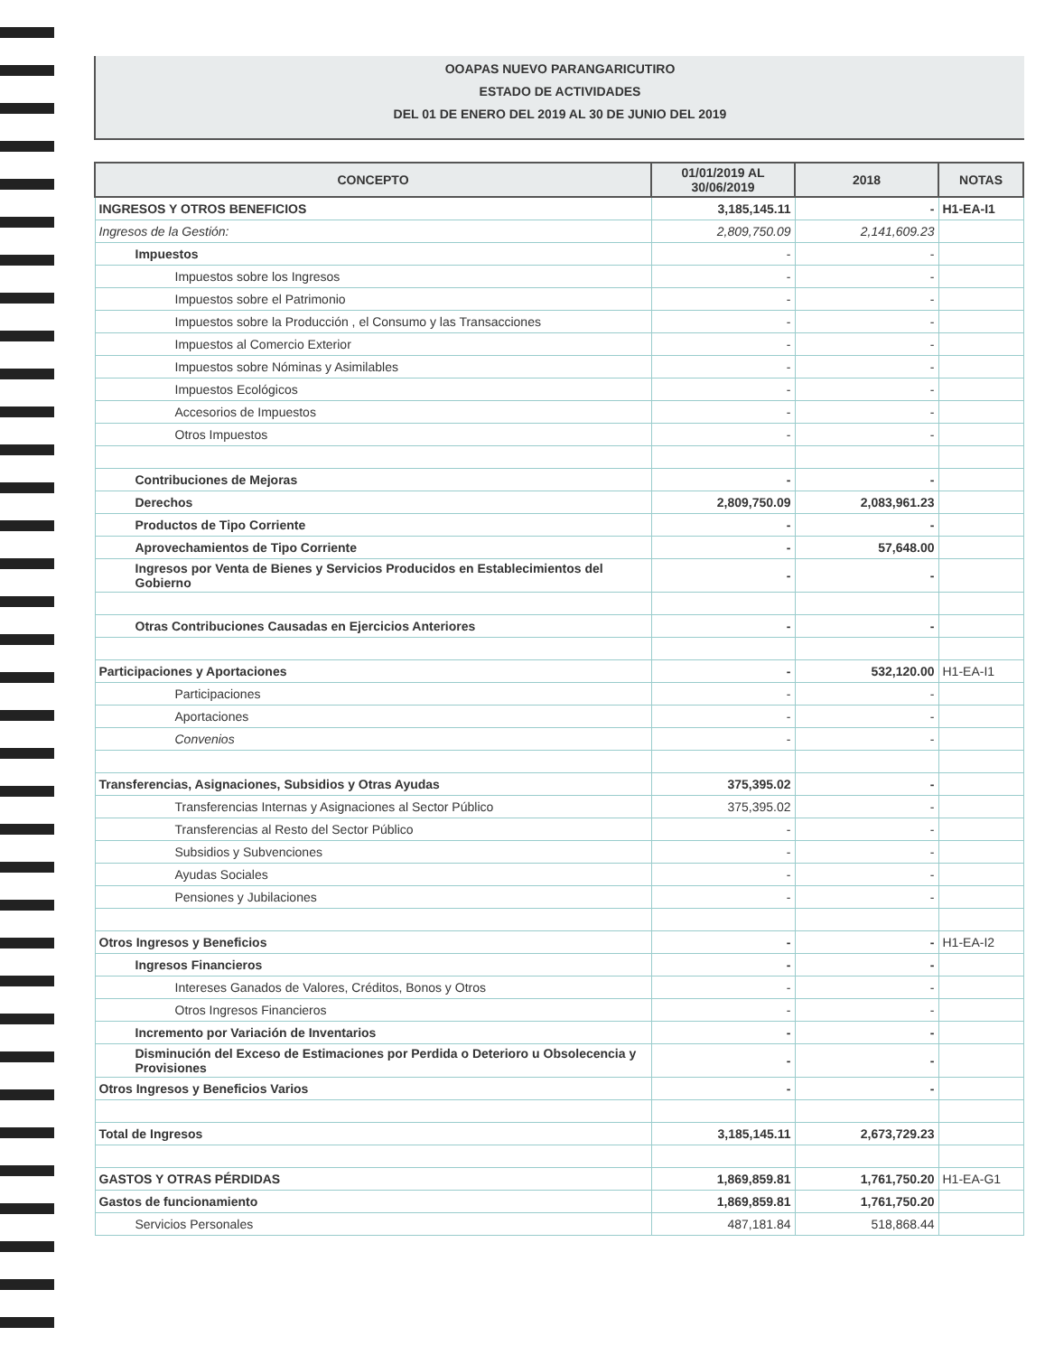OOAPAS NUEVO PARANGARICUTIRO
ESTADO DE ACTIVIDADES
DEL 01 DE ENERO DEL 2019 AL 30 DE JUNIO DEL 2019
| CONCEPTO | 01/01/2019 AL 30/06/2019 | 2018 | NOTAS |
| --- | --- | --- | --- |
| INGRESOS Y OTROS BENEFICIOS | 3,185,145.11 | - | H1-EA-I1 |
| Ingresos de la Gestión: | 2,809,750.09 | 2,141,609.23 | |
| Impuestos | - | - | |
| Impuestos sobre los Ingresos | - | - | |
| Impuestos sobre el Patrimonio | - | - | |
| Impuestos sobre la Producción , el Consumo y las Transacciones | - | - | |
| Impuestos al Comercio Exterior | - | - | |
| Impuestos sobre Nóminas y Asimilables | - | - | |
| Impuestos Ecológicos | - | - | |
| Accesorios de Impuestos | - | - | |
| Otros Impuestos | - | - | |
| Contribuciones de Mejoras | - | - | |
| Derechos | 2,809,750.09 | 2,083,961.23 | |
| Productos de Tipo Corriente | - | - | |
| Aprovechamientos de Tipo Corriente | - | 57,648.00 | |
| Ingresos por Venta de Bienes y Servicios Producidos en Establecimientos del Gobierno | - | - | |
| Otras Contribuciones Causadas en Ejercicios Anteriores | - | - | |
| Participaciones y Aportaciones | - | 532,120.00 | H1-EA-I1 |
| Participaciones | - | - | |
| Aportaciones | - | - | |
| Convenios | - | - | |
| Transferencias, Asignaciones, Subsidios y Otras Ayudas | 375,395.02 | - | |
| Transferencias Internas y Asignaciones al Sector Público | 375,395.02 | - | |
| Transferencias al Resto del Sector Público | - | - | |
| Subsidios y Subvenciones | - | - | |
| Ayudas Sociales | - | - | |
| Pensiones y Jubilaciones | - | - | |
| Otros Ingresos y Beneficios | - | - | H1-EA-I2 |
| Ingresos Financieros | - | - | |
| Intereses Ganados de Valores, Créditos, Bonos y Otros | - | - | |
| Otros Ingresos Financieros | - | - | |
| Incremento por Variación de Inventarios | - | - | |
| Disminución del Exceso de Estimaciones por Perdida o Deterioro u Obsolecencia y Provisiones | - | - | |
| Otros Ingresos y Beneficios Varios | - | - | |
| Total de Ingresos | 3,185,145.11 | 2,673,729.23 | |
| GASTOS Y OTRAS PÉRDIDAS | 1,869,859.81 | 1,761,750.20 | H1-EA-G1 |
| Gastos de funcionamiento | 1,869,859.81 | 1,761,750.20 | |
| Servicios Personales | 487,181.84 | 518,868.44 | |